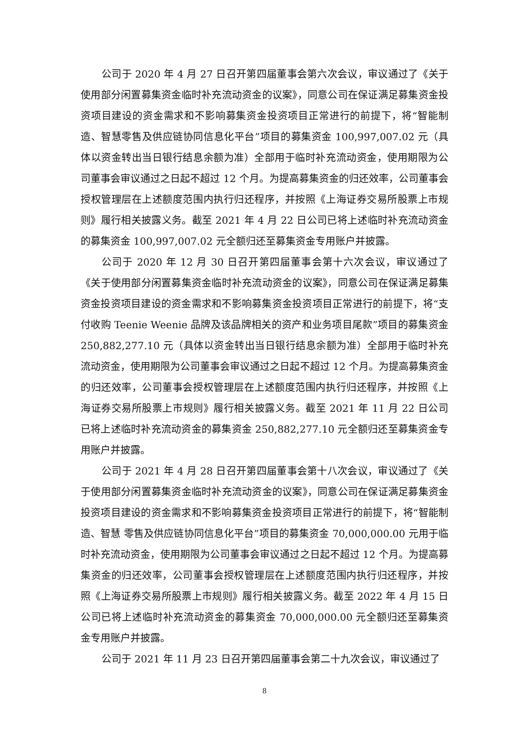公司于 2020 年 4 月 27 日召开第四届董事会第六次会议，审议通过了《关于使用部分闲置募集资金临时补充流动资金的议案》，同意公司在保证满足募集资金投资项目建设的资金需求和不影响募集资金投资项目正常进行的前提下，将“智能制造、智慧零售及供应链协同信息化平台”项目的募集资金 100,997,007.02 元（具体以资金转出当日银行结息余额为准）全部用于临时补充流动资金，使用期限为公司董事会审议通过之日起不超过 12 个月。为提高募集资金的归还效率，公司董事会授权管理层在上述额度范围内执行归还程序，并按照《上海证券交易所股票上市规则》履行相关披露义务。截至 2021 年 4 月 22 日公司已将上述临时补充流动资金的募集资金 100,997,007.02 元全额归还至募集资金专用账户并披露。
公司于 2020 年 12 月 30 日召开第四届董事会第十六次会议，审议通过了《关于使用部分闲置募集资金临时补充流动资金的议案》，同意公司在保证满足募集资金投资项目建设的资金需求和不影响募集资金投资项目正常进行的前提下，将“支付收购 Teenie Weenie 品牌及该品牌相关的资产和业务项目尾款”项目的募集资金 250,882,277.10 元（具体以资金转出当日银行结息余额为准）全部用于临时补充流动资金，使用期限为公司董事会审议通过之日起不超过 12 个月。为提高募集资金的归还效率，公司董事会授权管理层在上述额度范围内执行归还程序，并按照《上海证券交易所股票上市规则》履行相关披露义务。截至 2021 年 11 月 22 日公司已将上述临时补充流动资金的募集资金 250,882,277.10 元全额归还至募集资金专用账户并披露。
公司于 2021 年 4 月 28 日召开第四届董事会第十八次会议，审议通过了《关于使用部分闲置募集资金临时补充流动资金的议案》，同意公司在保证满足募集资金投资项目建设的资金需求和不影响募集资金投资项目正常进行的前提下，将“智能制造、智慧 零售及供应链协同信息化平台”项目的募集资金 70,000,000.00 元用于临时补充流动资金，使用期限为公司董事会审议通过之日起不超过 12 个月。为提高募集资金的归还效率，公司董事会授权管理层在上述额度范围内执行归还程序，并按照《上海证券交易所股票上市规则》履行相关披露义务。截至 2022 年 4 月 15 日公司已将上述临时补充流动资金的募集资金 70,000,000.00 元全额归还至募集资金专用账户并披露。
公司于 2021 年 11 月 23 日召开第四届董事会第二十九次会议，审议通过了
8